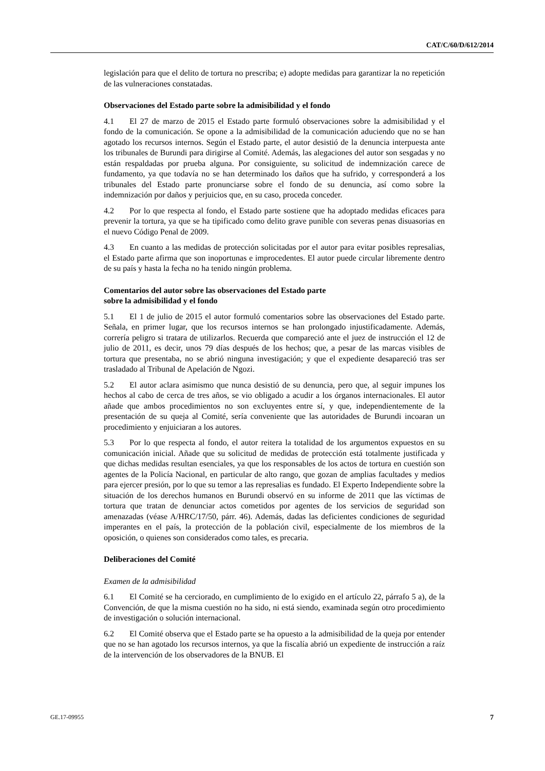CAT/C/60/D/612/2014
legislación para que el delito de tortura no prescriba; e) adopte medidas para garantizar la no repetición de las vulneraciones constatadas.
Observaciones del Estado parte sobre la admisibilidad y el fondo
4.1 El 27 de marzo de 2015 el Estado parte formuló observaciones sobre la admisibilidad y el fondo de la comunicación. Se opone a la admisibilidad de la comunicación aduciendo que no se han agotado los recursos internos. Según el Estado parte, el autor desistió de la denuncia interpuesta ante los tribunales de Burundi para dirigirse al Comité. Además, las alegaciones del autor son sesgadas y no están respaldadas por prueba alguna. Por consiguiente, su solicitud de indemnización carece de fundamento, ya que todavía no se han determinado los daños que ha sufrido, y corresponderá a los tribunales del Estado parte pronunciarse sobre el fondo de su denuncia, así como sobre la indemnización por daños y perjuicios que, en su caso, proceda conceder.
4.2 Por lo que respecta al fondo, el Estado parte sostiene que ha adoptado medidas eficaces para prevenir la tortura, ya que se ha tipificado como delito grave punible con severas penas disuasorias en el nuevo Código Penal de 2009.
4.3 En cuanto a las medidas de protección solicitadas por el autor para evitar posibles represalias, el Estado parte afirma que son inoportunas e improcedentes. El autor puede circular libremente dentro de su país y hasta la fecha no ha tenido ningún problema.
Comentarios del autor sobre las observaciones del Estado parte
sobre la admisibilidad y el fondo
5.1 El 1 de julio de 2015 el autor formuló comentarios sobre las observaciones del Estado parte. Señala, en primer lugar, que los recursos internos se han prolongado injustificadamente. Además, correría peligro si tratara de utilizarlos. Recuerda que compareció ante el juez de instrucción el 12 de julio de 2011, es decir, unos 79 días después de los hechos; que, a pesar de las marcas visibles de tortura que presentaba, no se abrió ninguna investigación; y que el expediente desapareció tras ser trasladado al Tribunal de Apelación de Ngozi.
5.2 El autor aclara asimismo que nunca desistió de su denuncia, pero que, al seguir impunes los hechos al cabo de cerca de tres años, se vio obligado a acudir a los órganos internacionales. El autor añade que ambos procedimientos no son excluyentes entre sí, y que, independientemente de la presentación de su queja al Comité, sería conveniente que las autoridades de Burundi incoaran un procedimiento y enjuiciaran a los autores.
5.3 Por lo que respecta al fondo, el autor reitera la totalidad de los argumentos expuestos en su comunicación inicial. Añade que su solicitud de medidas de protección está totalmente justificada y que dichas medidas resultan esenciales, ya que los responsables de los actos de tortura en cuestión son agentes de la Policía Nacional, en particular de alto rango, que gozan de amplias facultades y medios para ejercer presión, por lo que su temor a las represalias es fundado. El Experto Independiente sobre la situación de los derechos humanos en Burundi observó en su informe de 2011 que las víctimas de tortura que tratan de denunciar actos cometidos por agentes de los servicios de seguridad son amenazadas (véase A/HRC/17/50, párr. 46). Además, dadas las deficientes condiciones de seguridad imperantes en el país, la protección de la población civil, especialmente de los miembros de la oposición, o quienes son considerados como tales, es precaria.
Deliberaciones del Comité
Examen de la admisibilidad
6.1 El Comité se ha cerciorado, en cumplimiento de lo exigido en el artículo 22, párrafo 5 a), de la Convención, de que la misma cuestión no ha sido, ni está siendo, examinada según otro procedimiento de investigación o solución internacional.
6.2 El Comité observa que el Estado parte se ha opuesto a la admisibilidad de la queja por entender que no se han agotado los recursos internos, ya que la fiscalía abrió un expediente de instrucción a raíz de la intervención de los observadores de la BNUB. El
GE.17-09955 7